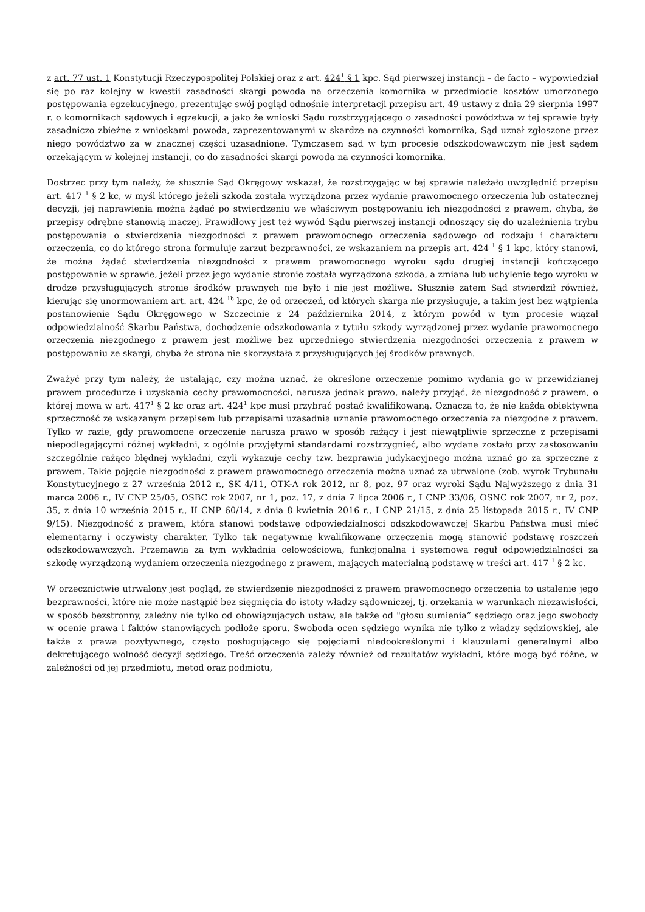z art. 77 ust. 1 Konstytucji Rzeczypospolitej Polskiej oraz z art. 424<sup>1</sup> § 1 kpc. Sąd pierwszej instancji – de facto – wypowiedział się po raz kolejny w kwestii zasadności skargi powoda na orzeczenia komornika w przedmiocie kosztów umorzonego postępowania egzekucyjnego, prezentując swój pogląd odnośnie interpretacji przepisu art. 49 ustawy z dnia 29 sierpnia 1997 r. o komornikach sądowych i egzekucji, a jako że wnioski Sądu rozstrzygającego o zasadności powództwa w tej sprawie były zasadniczo zbieżne z wnioskami powoda, zaprezentowanymi w skardze na czynności komornika, Sąd uznał zgłoszone przez niego powództwo za w znacznej części uzasadnione. Tymczasem sąd w tym procesie odszkodowawczym nie jest sądem orzekającym w kolejnej instancji, co do zasadności skargi powoda na czynności komornika.
Dostrzec przy tym należy, że słusznie Sąd Okręgowy wskazał, że rozstrzygając w tej sprawie należało uwzględnić przepisu art. 417 <sup>1</sup> § 2 kc, w myśl którego jeżeli szkoda została wyrządzona przez wydanie prawomocnego orzeczenia lub ostatecznej decyzji, jej naprawienia można żądać po stwierdzeniu we właściwym postępowaniu ich niezgodności z prawem, chyba, że przepisy odrębne stanowią inaczej. Prawidłowy jest też wywód Sądu pierwszej instancji odnoszący się do uzależnienia trybu postępowania o stwierdzenia niezgodności z prawem prawomocnego orzeczenia sądowego od rodzaju i charakteru orzeczenia, co do którego strona formułuje zarzut bezprawności, ze wskazaniem na przepis art. 424 <sup>1</sup> § 1 kpc, który stanowi, że można żądać stwierdzenia niezgodności z prawem prawomocnego wyroku sądu drugiej instancji kończącego postępowanie w sprawie, jeżeli przez jego wydanie stronie została wyrządzona szkoda, a zmiana lub uchylenie tego wyroku w drodze przysługujących stronie środków prawnych nie było i nie jest możliwe. Słusznie zatem Sąd stwierdził również, kierując się unormowaniem art. art. 424 <sup>1b</sup> kpc, że od orzeczeń, od których skarga nie przysługuje, a takim jest bez wątpienia postanowienie Sądu Okręgowego w Szczecinie z 24 października 2014, z którym powód w tym procesie wiązał odpowiedzialność Skarbu Państwa, dochodzenie odszkodowania z tytułu szkody wyrządzonej przez wydanie prawomocnego orzeczenia niezgodnego z prawem jest możliwe bez uprzedniego stwierdzenia niezgodności orzeczenia z prawem w postępowaniu ze skargi, chyba że strona nie skorzystała z przysługujących jej środków prawnych.
Zważyć przy tym należy, że ustalając, czy można uznać, że określone orzeczenie pomimo wydania go w przewidzianej prawem procedurze i uzyskania cechy prawomocności, narusza jednak prawo, należy przyjąć, że niezgodność z prawem, o której mowa w art. 417<sup>1</sup> § 2 kc oraz art. 424<sup>1</sup> kpc musi przybrać postać kwalifikowaną. Oznacza to, że nie każda obiektywna sprzeczność ze wskazanym przepisem lub przepisami uzasadnia uznanie prawomocnego orzeczenia za niezgodne z prawem. Tylko w razie, gdy prawomocne orzeczenie narusza prawo w sposób rażący i jest niewątpliwie sprzeczne z przepisami niepodlegającymi różnej wykładni, z ogólnie przyjętymi standardami rozstrzygnięć, albo wydane zostało przy zastosowaniu szczególnie rażąco błędnej wykładni, czyli wykazuje cechy tzw. bezprawia judykacyjnego można uznać go za sprzeczne z prawem. Takie pojęcie niezgodności z prawem prawomocnego orzeczenia można uznać za utrwalone (zob. wyrok Trybunału Konstytucyjnego z 27 września 2012 r., SK 4/11, OTK-A rok 2012, nr 8, poz. 97 oraz wyroki Sądu Najwyższego z dnia 31 marca 2006 r., IV CNP 25/05, OSBC rok 2007, nr 1, poz. 17, z dnia 7 lipca 2006 r., I CNP 33/06, OSNC rok 2007, nr 2, poz. 35, z dnia 10 września 2015 r., II CNP 60/14, z dnia 8 kwietnia 2016 r., I CNP 21/15, z dnia 25 listopada 2015 r., IV CNP 9/15). Niezgodność z prawem, która stanowi podstawę odpowiedzialności odszkodowawczej Skarbu Państwa musi mieć elementarny i oczywisty charakter. Tylko tak negatywnie kwalifikowane orzeczenia mogą stanowić podstawę roszczeń odszkodowawczych. Przemawia za tym wykładnia celowościowa, funkcjonalna i systemowa reguł odpowiedzialności za szkodę wyrządzoną wydaniem orzeczenia niezgodnego z prawem, mających materialną podstawę w treści art. 417 <sup>1</sup> § 2 kc.
W orzecznictwie utrwalony jest pogląd, że stwierdzenie niezgodności z prawem prawomocnego orzeczenia to ustalenie jego bezprawności, które nie może nastąpić bez sięgnięcia do istoty władzy sądowniczej, tj. orzekania w warunkach niezawisłości, w sposób bezstronny, zależny nie tylko od obowiązujących ustaw, ale także od "głosu sumienia” sędziego oraz jego swobody w ocenie prawa i faktów stanowiących podłoże sporu. Swoboda ocen sędziego wynika nie tylko z władzy sędziowskiej, ale także z prawa pozytywnego, często posługującego się pojęciami niedookreślonymi i klauzulami generalnymi albo dekretującego wolność decyzji sędziego. Treść orzeczenia zależy również od rezultatów wykładni, które mogą być różne, w zależności od jej przedmiotu, metod oraz podmiotu,